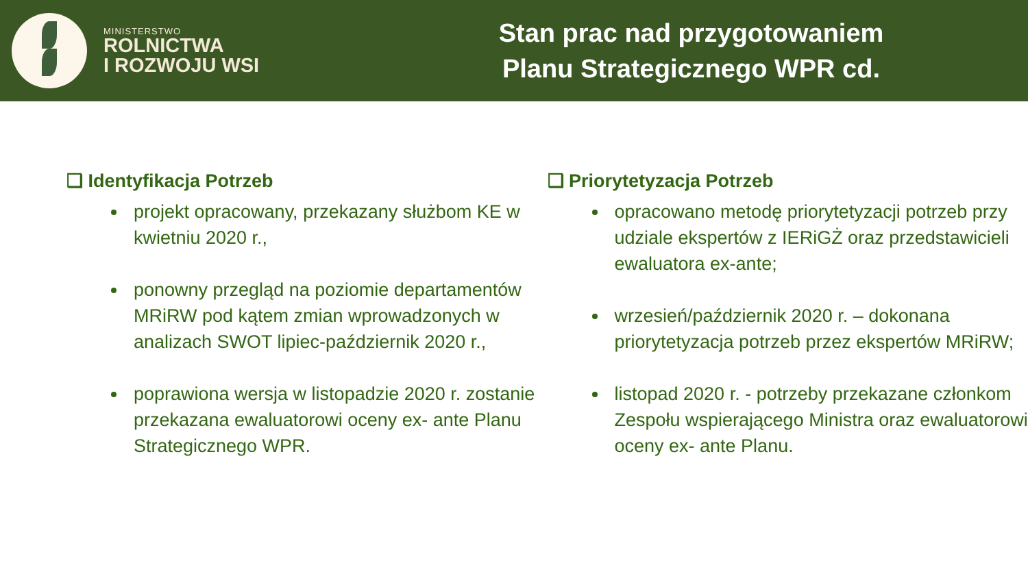MINISTERSTWO
ROLNICTWA
I ROZWOJU WSI
Stan prac nad przygotowaniem
Planu Strategicznego WPR cd.
❑ Identyfikacja Potrzeb
projekt opracowany, przekazany służbom KE w kwietniu 2020 r.,
ponowny przegląd na poziomie departamentów MRiRW pod kątem zmian wprowadzonych w analizach SWOT lipiec-październik 2020 r.,
poprawiona wersja w listopadzie 2020 r. zostanie przekazana ewaluatorowi oceny ex- ante Planu Strategicznego WPR.
❑ Priorytetyzacja Potrzeb
opracowano metodę priorytetyzacji potrzeb przy udziale ekspertów z IERiGŻ oraz przedstawicieli ewaluatora ex-ante;
wrzesień/październik 2020 r. – dokonana priorytetyzacja potrzeb przez ekspertów MRiRW;
listopad 2020 r. - potrzeby przekazane członkom Zespołu wspierającego Ministra oraz ewaluatorowi oceny ex- ante Planu.